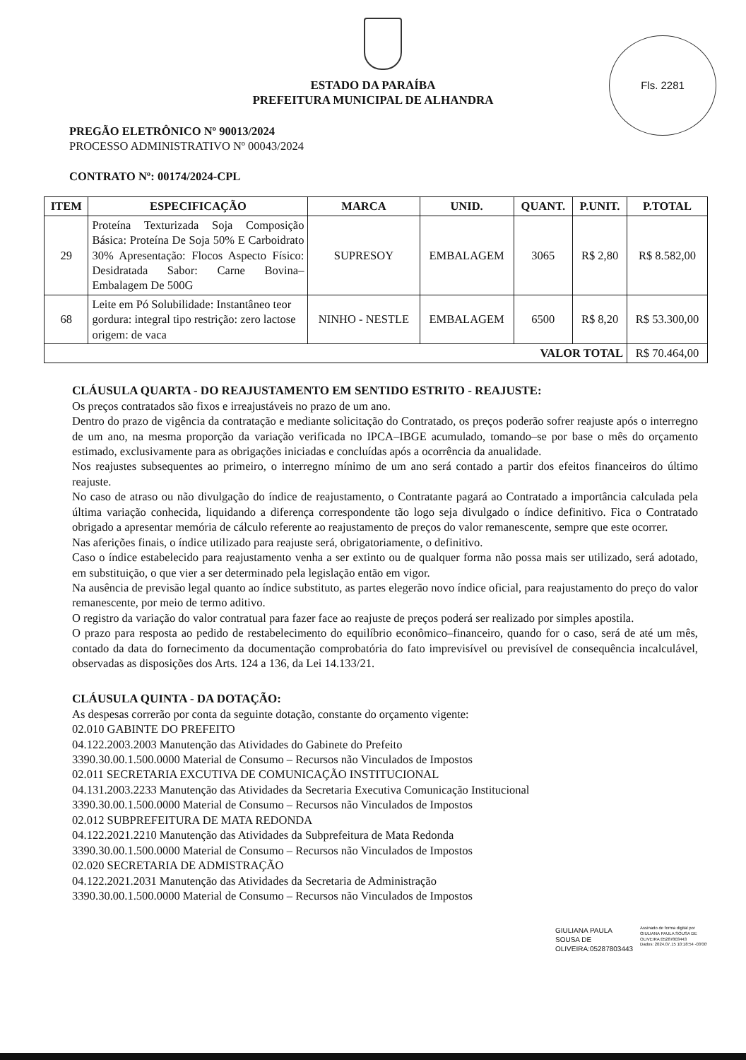Fls. 2281
ESTADO DA PARAÍBA
PREFEITURA MUNICIPAL DE ALHANDRA
PREGÃO ELETRÔNICO Nº 90013/2024
PROCESSO ADMINISTRATIVO Nº 00043/2024
CONTRATO Nº: 00174/2024-CPL
| ITEM | ESPECIFICAÇÃO | MARCA | UNID. | QUANT. | P.UNIT. | P.TOTAL |
| --- | --- | --- | --- | --- | --- | --- |
| 29 | Proteína Texturizada Soja Composição Básica: Proteína De Soja 50% E Carboidrato 30% Apresentação: Flocos Aspecto Físico: Desidratada Sabor: Carne Bovina– Embalagem De 500G | SUPRESOY | EMBALAGEM | 3065 | R$ 2,80 | R$ 8.582,00 |
| 68 | Leite em Pó Solubilidade: Instantâneo teor gordura: integral tipo restrição: zero lactose origem: de vaca | NINHO - NESTLE | EMBALAGEM | 6500 | R$ 8,20 | R$ 53.300,00 |
| VALOR TOTAL | | | | | | R$ 70.464,00 |
CLÁUSULA QUARTA - DO REAJUSTAMENTO EM SENTIDO ESTRITO - REAJUSTE:
Os preços contratados são fixos e irreajustáveis no prazo de um ano.
Dentro do prazo de vigência da contratação e mediante solicitação do Contratado, os preços poderão sofrer reajuste após o interregno de um ano, na mesma proporção da variação verificada no IPCA–IBGE acumulado, tomando–se por base o mês do orçamento estimado, exclusivamente para as obrigações iniciadas e concluídas após a ocorrência da anualidade.
Nos reajustes subsequentes ao primeiro, o interregno mínimo de um ano será contado a partir dos efeitos financeiros do último reajuste.
No caso de atraso ou não divulgação do índice de reajustamento, o Contratante pagará ao Contratado a importância calculada pela última variação conhecida, liquidando a diferença correspondente tão logo seja divulgado o índice definitivo. Fica o Contratado obrigado a apresentar memória de cálculo referente ao reajustamento de preços do valor remanescente, sempre que este ocorrer.
Nas aferições finais, o índice utilizado para reajuste será, obrigatoriamente, o definitivo.
Caso o índice estabelecido para reajustamento venha a ser extinto ou de qualquer forma não possa mais ser utilizado, será adotado, em substituição, o que vier a ser determinado pela legislação então em vigor.
Na ausência de previsão legal quanto ao índice substituto, as partes elegerão novo índice oficial, para reajustamento do preço do valor remanescente, por meio de termo aditivo.
O registro da variação do valor contratual para fazer face ao reajuste de preços poderá ser realizado por simples apostila.
O prazo para resposta ao pedido de restabelecimento do equilíbrio econômico–financeiro, quando for o caso, será de até um mês, contado da data do fornecimento da documentação comprobatória do fato imprevisível ou previsível de consequência incalculável, observadas as disposições dos Arts. 124 a 136, da Lei 14.133/21.
CLÁUSULA QUINTA - DA DOTAÇÃO:
As despesas correrão por conta da seguinte dotação, constante do orçamento vigente:
02.010 GABINTE DO PREFEITO
04.122.2003.2003 Manutenção das Atividades do Gabinete do Prefeito
3390.30.00.1.500.0000 Material de Consumo – Recursos não Vinculados de Impostos
02.011 SECRETARIA EXCUTIVA DE COMUNICAÇÃO INSTITUCIONAL
04.131.2003.2233 Manutenção das Atividades da Secretaria Executiva Comunicação Institucional
3390.30.00.1.500.0000 Material de Consumo – Recursos não Vinculados de Impostos
02.012 SUBPREFEITURA DE MATA REDONDA
04.122.2021.2210 Manutenção das Atividades da Subprefeitura de Mata Redonda
3390.30.00.1.500.0000 Material de Consumo – Recursos não Vinculados de Impostos
02.020 SECRETARIA DE ADMISTRAÇÃO
04.122.2021.2031 Manutenção das Atividades da Secretaria de Administração
3390.30.00.1.500.0000 Material de Consumo – Recursos não Vinculados de Impostos
GIULIANA PAULA
SOUSA DE
OLIVEIRA:05287803443
Assinado de forma digital por
GIULIANA PAULA SOUSA DE
OLIVEIRA:05287803443
Dados: 2024.07.15 10:18:54 -03'00'